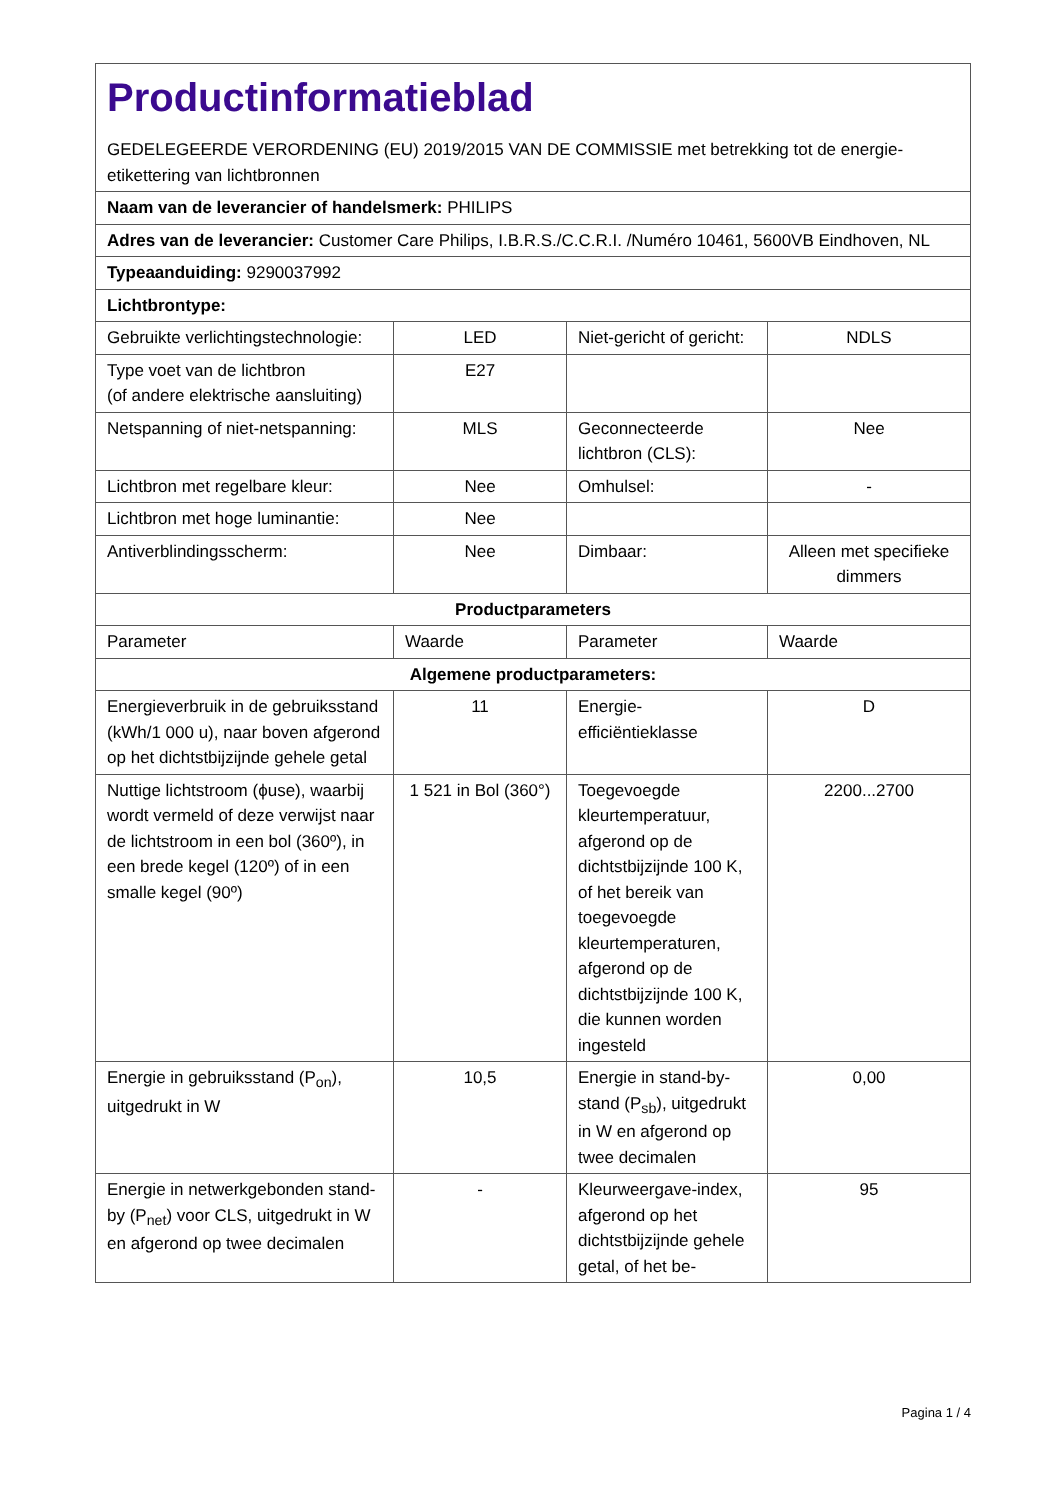| Productinformatieblad GEDELEGEERDE VERORDENING (EU) 2019/2015 VAN DE COMMISSIE met betrekking tot de energie-etikettering van lichtbronnen | | | |
| Naam van de leverancier of handelsmerk: PHILIPS | | | |
| Adres van de leverancier: Customer Care Philips, I.B.R.S./C.C.R.I. /Numéro 10461, 5600VB Eindhoven, NL | | | |
| Typeaanduiding: 9290037992 | | | |
| Lichtbrontype: | | | |
| Gebruikte verlichtingstechnologie: | LED | Niet-gericht of gericht: | NDLS |
| Type voet van de lichtbron (of andere elektrische aansluiting) | E27 | | |
| Netspanning of niet-netspanning: | MLS | Geconnecteerde lichtbron (CLS): | Nee |
| Lichtbron met regelbare kleur: | Nee | Omhulsel: | - |
| Lichtbron met hoge luminantie: | Nee | | |
| Antiverblindingsscherm: | Nee | Dimbaar: | Alleen met specifieke dimmers |
| Productparameters | | | |
| Parameter | Waarde | Parameter | Waarde |
| Algemene productparameters: | | | |
| Energieverbruik in de gebruiksstand (kWh/1 000 u), naar boven afgerond op het dichtstbijzijnde gehele getal | 11 | Energie-efficiëntieklasse | D |
| Nuttige lichtstroom (ϕuse), waarbij wordt vermeld of deze verwijst naar de lichtstroom in een bol (360º), in een brede kegel (120º) of in een smalle kegel (90º) | 1 521 in Bol (360°) | Toegevoegde kleurtemperatuur, afgerond op de dichtstbijzijnde 100 K, of het bereik van toegevoegde kleurtemperaturen, afgerond op de dichtstbijzijnde 100 K, die kunnen worden ingesteld | 2200...2700 |
| Energie in gebruiksstand (P<sub>on</sub>), uitgedrukt in W | 10,5 | Energie in stand-by-stand (P<sub>sb</sub>), uitgedrukt in W en afgerond op twee decimalen | 0,00 |
| Energie in netwerkgebonden stand-by (P<sub>net</sub>) voor CLS, uitgedrukt in W en afgerond op twee decimalen | - | Kleurweergave-index, afgerond op het dichtstbijzijnde gehele getal, of het be- | 95 |
Pagina 1 / 4